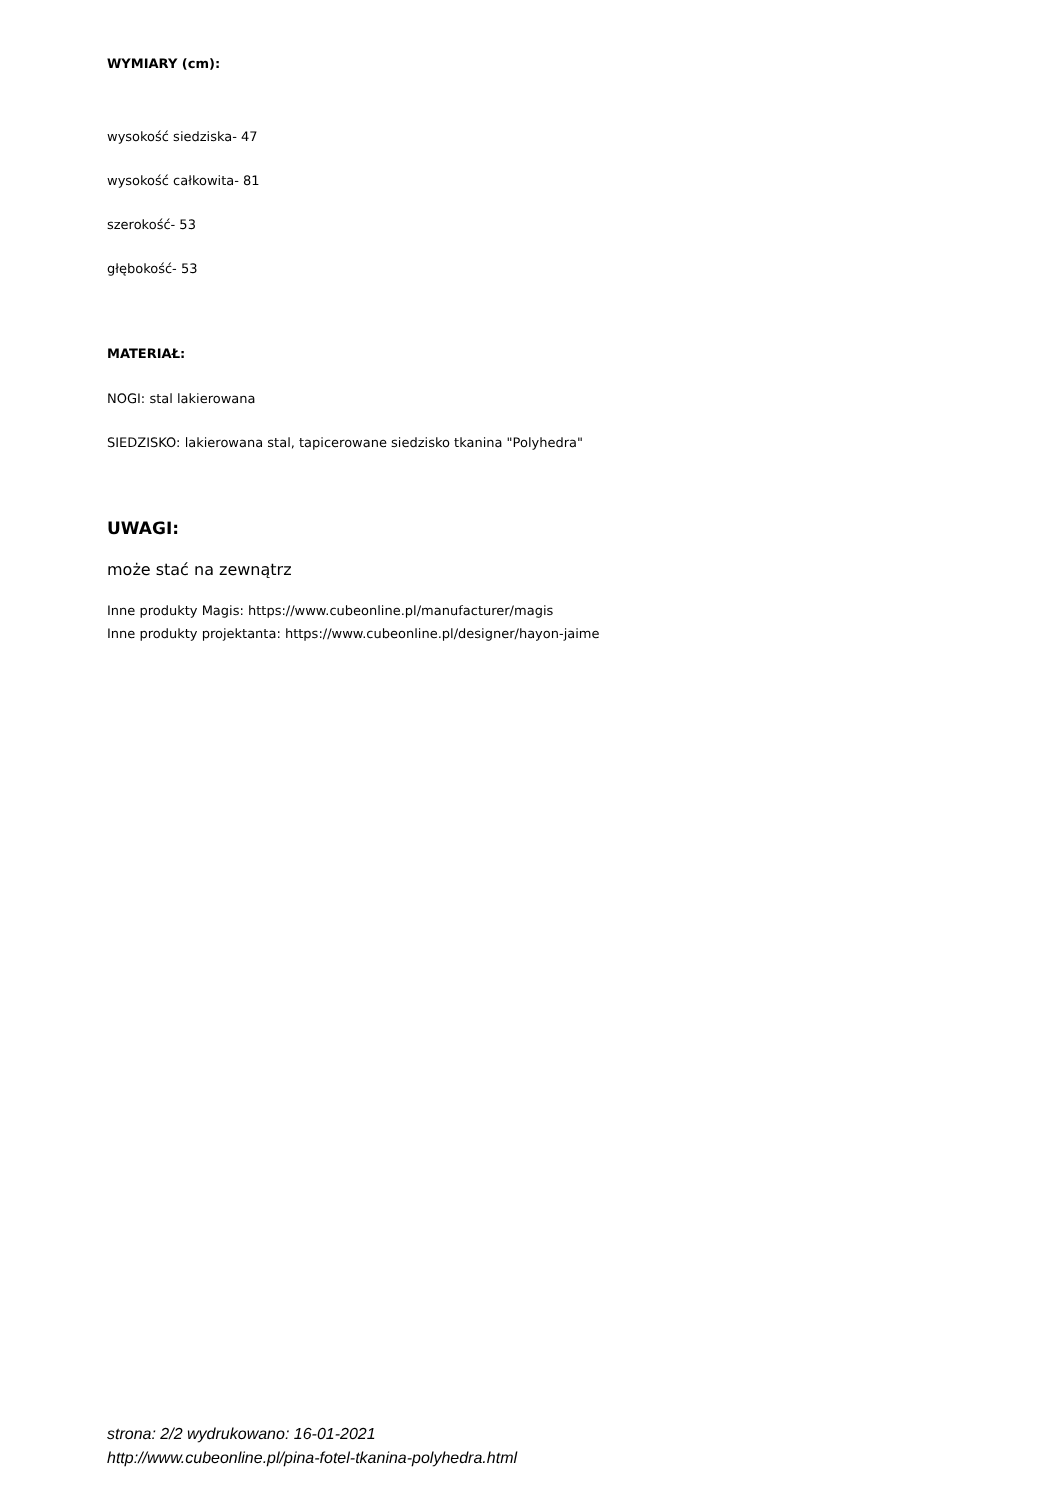WYMIARY (cm):
wysokość siedziska- 47
wysokość całkowita- 81
szerokość- 53
głębokość- 53
MATERIAŁ:
NOGI: stal lakierowana
SIEDZISKO: lakierowana stal, tapicerowane siedzisko tkanina "Polyhedra"
UWAGI:
może stać na zewnątrz
Inne produkty Magis: https://www.cubeonline.pl/manufacturer/magis
Inne produkty projektanta: https://www.cubeonline.pl/designer/hayon-jaime
strona: 2/2 wydrukowano: 16-01-2021
http://www.cubeonline.pl/pina-fotel-tkanina-polyhedra.html